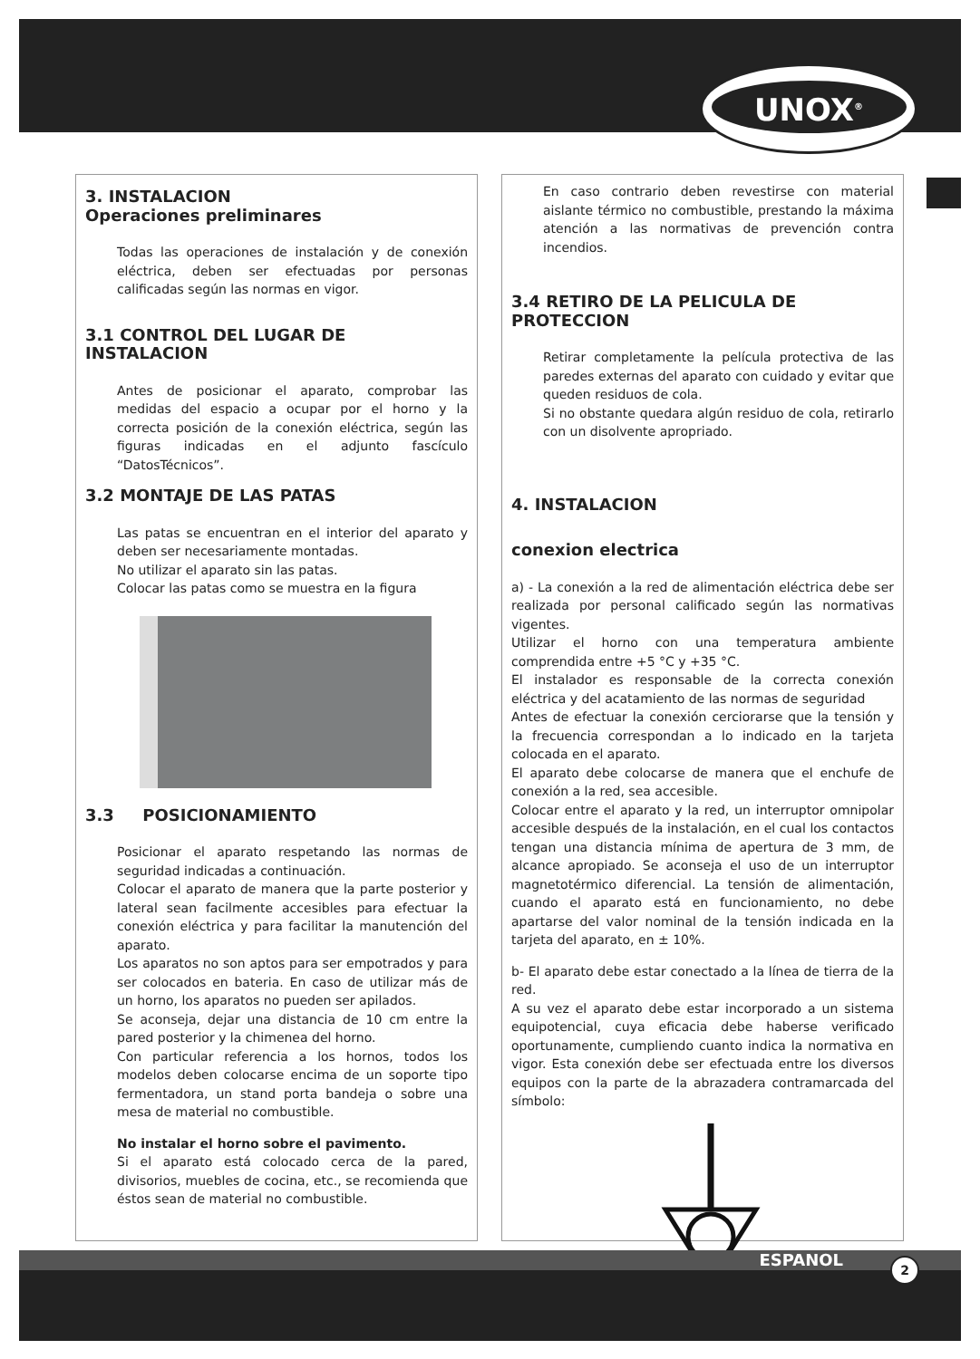UNOX<sup>®</sup>
3. INSTALACION
Operaciones preliminares
Todas las operaciones de instalación y de conexión eléctrica, deben ser efectuadas por personas calificadas según las normas en vigor.
3.1 CONTROL DEL LUGAR DE INSTALACION
Antes de posicionar el aparato, comprobar las medidas del espacio a ocupar por el horno y la correcta posición de la conexión eléctrica, según las figuras indicadas en el adjunto fascículo “DatosTécnicos”.
3.2 MONTAJE DE LAS PATAS
Las patas se encuentran en el interior del aparato y deben ser necesariamente montadas.
No utilizar el aparato sin las patas.
Colocar las patas como se muestra en la figura
3.3 POSICIONAMIENTO
Posicionar el aparato respetando las normas de seguridad indicadas a continuación.
Colocar el aparato de manera que la parte posterior y lateral sean facilmente accesibles para efectuar la conexión eléctrica y para facilitar la manutención del aparato.
Los aparatos no son aptos para ser empotrados y para ser colocados en bateria. En caso de utilizar más de un horno, los aparatos no pueden ser apilados.
Se aconseja, dejar una distancia de 10 cm entre la pared posterior y la chimenea del horno.
Con particular referencia a los hornos, todos los modelos deben colocarse encima de un soporte tipo fermentadora, un stand porta bandeja o sobre una mesa de material no combustible.
No instalar el horno sobre el pavimento.
Si el aparato está colocado cerca de la pared, divisorios, muebles de cocina, etc., se recomienda que éstos sean de material no combustible.
En caso contrario deben revestirse con material aislante térmico no combustible, prestando la máxima atención a las normativas de prevención contra incendios.
3.4 RETIRO DE LA PELICULA DE PROTECCION
Retirar completamente la película protectiva de las paredes externas del aparato con cuidado y evitar que queden residuos de cola.
Si no obstante quedara algún residuo de cola, retirarlo con un disolvente apropriado.
4. INSTALACION
conexion electrica
a) - La conexión a la red de alimentación eléctrica debe ser realizada por personal calificado según las normativas vigentes.
Utilizar el horno con una temperatura ambiente comprendida entre +5 °C y +35 °C.
El instalador es responsable de la correcta conexión eléctrica y del acatamiento de las normas de seguridad
Antes de efectuar la conexión cerciorarse que la tensión y la frecuencia correspondan a lo indicado en la tarjeta colocada en el aparato.
El aparato debe colocarse de manera que el enchufe de conexión a la red, sea accesible.
Colocar entre el aparato y la red, un interruptor omnipolar accesible después de la instalación, en el cual los contactos tengan una distancia mínima de apertura de 3 mm, de alcance apropiado. Se aconseja el uso de un interruptor magnetotérmico diferencial. La tensión de alimentación, cuando el aparato está en funcionamiento, no debe apartarse del valor nominal de la tensión indicada en la tarjeta del aparato, en ± 10%.
b- El aparato debe estar conectado a la línea de tierra de la red.
A su vez el aparato debe estar incorporado a un sistema equipotencial, cuya eficacia debe haberse verificado oportunamente, cumpliendo cuanto indica la normativa en vigor. Esta conexión debe ser efectuada entre los diversos equipos con la parte de la abrazadera contramarcada del símbolo:
ESPANOL 2